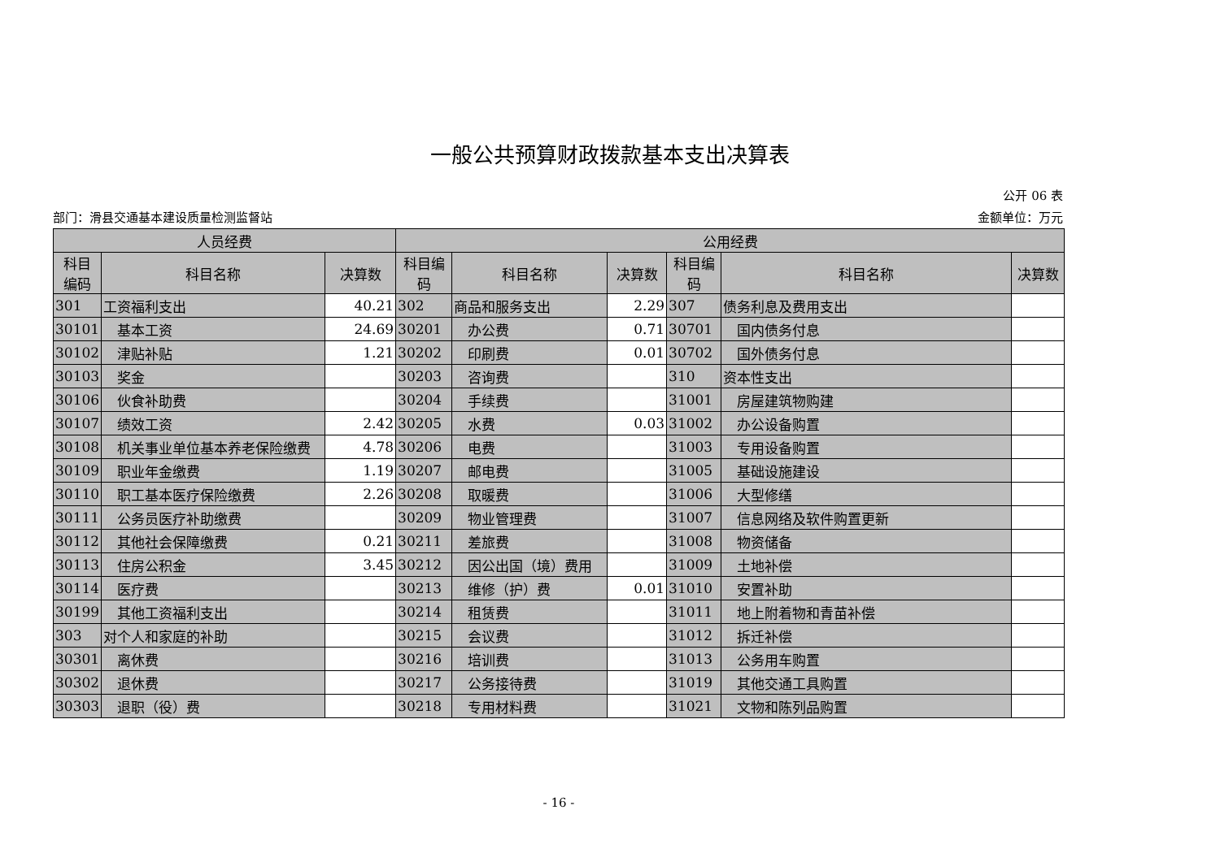一般公共预算财政拨款基本支出决算表
公开 06 表
部门：滑县交通基本建设质量检测监督站 金额单位：万元
| 人员经费 | | | 公用经费 | | | | | |
| --- | --- | --- | --- | --- | --- | --- | --- | --- |
| 科目 编码 | 科目名称 | 决算数 | 科目编 码 | 科目名称 | 决算数 | 科目编 码 | 科目名称 | 决算数 |
| 301 | 工资福利支出 | 40.21 | 302 | 商品和服务支出 | 2.29 | 307 | 债务利息及费用支出 | |
| 30101 | 基本工资 | 24.69 | 30201 | 办公费 | 0.71 | 30701 | 国内债务付息 | |
| 30102 | 津贴补贴 | 1.21 | 30202 | 印刷费 | 0.01 | 30702 | 国外债务付息 | |
| 30103 | 奖金 | | 30203 | 咨询费 | | 310 | 资本性支出 | |
| 30106 | 伙食补助费 | | 30204 | 手续费 | | 31001 | 房屋建筑物购建 | |
| 30107 | 绩效工资 | 2.42 | 30205 | 水费 | 0.03 | 31002 | 办公设备购置 | |
| 30108 | 机关事业单位基本养老保险缴费 | 4.78 | 30206 | 电费 | | 31003 | 专用设备购置 | |
| 30109 | 职业年金缴费 | 1.19 | 30207 | 邮电费 | | 31005 | 基础设施建设 | |
| 30110 | 职工基本医疗保险缴费 | 2.26 | 30208 | 取暖费 | | 31006 | 大型修缮 | |
| 30111 | 公务员医疗补助缴费 | | 30209 | 物业管理费 | | 31007 | 信息网络及软件购置更新 | |
| 30112 | 其他社会保障缴费 | 0.21 | 30211 | 差旅费 | | 31008 | 物资储备 | |
| 30113 | 住房公积金 | 3.45 | 30212 | 因公出国（境）费用 | | 31009 | 土地补偿 | |
| 30114 | 医疗费 | | 30213 | 维修（护）费 | 0.01 | 31010 | 安置补助 | |
| 30199 | 其他工资福利支出 | | 30214 | 租赁费 | | 31011 | 地上附着物和青苗补偿 | |
| 303 | 对个人和家庭的补助 | | 30215 | 会议费 | | 31012 | 拆迁补偿 | |
| 30301 | 离休费 | | 30216 | 培训费 | | 31013 | 公务用车购置 | |
| 30302 | 退休费 | | 30217 | 公务接待费 | | 31019 | 其他交通工具购置 | |
| 30303 | 退职（役）费 | | 30218 | 专用材料费 | | 31021 | 文物和陈列品购置 | |
- 16 -